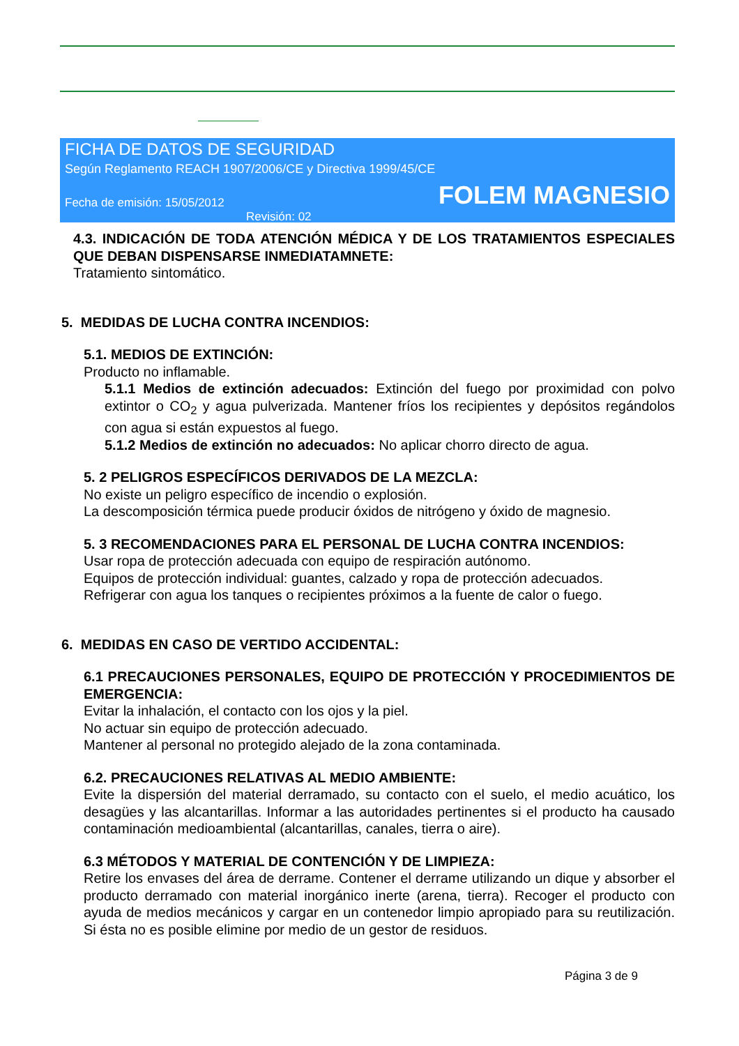FICHA DE DATOS DE SEGURIDAD
Según Reglamento REACH 1907/2006/CE y Directiva 1999/45/CE
Fecha de emisión: 15/05/2012 FOLEM MAGNESIO
Revisión: 02
4.3. INDICACIÓN DE TODA ATENCIÓN MÉDICA Y DE LOS TRATAMIENTOS ESPECIALES QUE DEBAN DISPENSARSE INMEDIATAMNETE:
Tratamiento sintomático.
5. MEDIDAS DE LUCHA CONTRA INCENDIOS:
5.1. MEDIOS DE EXTINCIÓN:
Producto no inflamable.
5.1.1 Medios de extinción adecuados: Extinción del fuego por proximidad con polvo extintor o CO<sub>2</sub> y agua pulverizada. Mantener fríos los recipientes y depósitos regándolos con agua si están expuestos al fuego.
5.1.2 Medios de extinción no adecuados: No aplicar chorro directo de agua.
5. 2 PELIGROS ESPECÍFICOS DERIVADOS DE LA MEZCLA:
No existe un peligro específico de incendio o explosión.
La descomposición térmica puede producir óxidos de nitrógeno y óxido de magnesio.
5. 3 RECOMENDACIONES PARA EL PERSONAL DE LUCHA CONTRA INCENDIOS:
Usar ropa de protección adecuada con equipo de respiración autónomo.
Equipos de protección individual: guantes, calzado y ropa de protección adecuados.
Refrigerar con agua los tanques o recipientes próximos a la fuente de calor o fuego.
6. MEDIDAS EN CASO DE VERTIDO ACCIDENTAL:
6.1 PRECAUCIONES PERSONALES, EQUIPO DE PROTECCIÓN Y PROCEDIMIENTOS DE EMERGENCIA:
Evitar la inhalación, el contacto con los ojos y la piel.
No actuar sin equipo de protección adecuado.
Mantener al personal no protegido alejado de la zona contaminada.
6.2. PRECAUCIONES RELATIVAS AL MEDIO AMBIENTE:
Evite la dispersión del material derramado, su contacto con el suelo, el medio acuático, los desagües y las alcantarillas. Informar a las autoridades pertinentes si el producto ha causado contaminación medioambiental (alcantarillas, canales, tierra o aire).
6.3 MÉTODOS Y MATERIAL DE CONTENCIÓN Y DE LIMPIEZA:
Retire los envases del área de derrame. Contener el derrame utilizando un dique y absorber el producto derramado con material inorgánico inerte (arena, tierra). Recoger el producto con ayuda de medios mecánicos y cargar en un contenedor limpio apropiado para su reutilización. Si ésta no es posible elimine por medio de un gestor de residuos.
Página 3 de 9